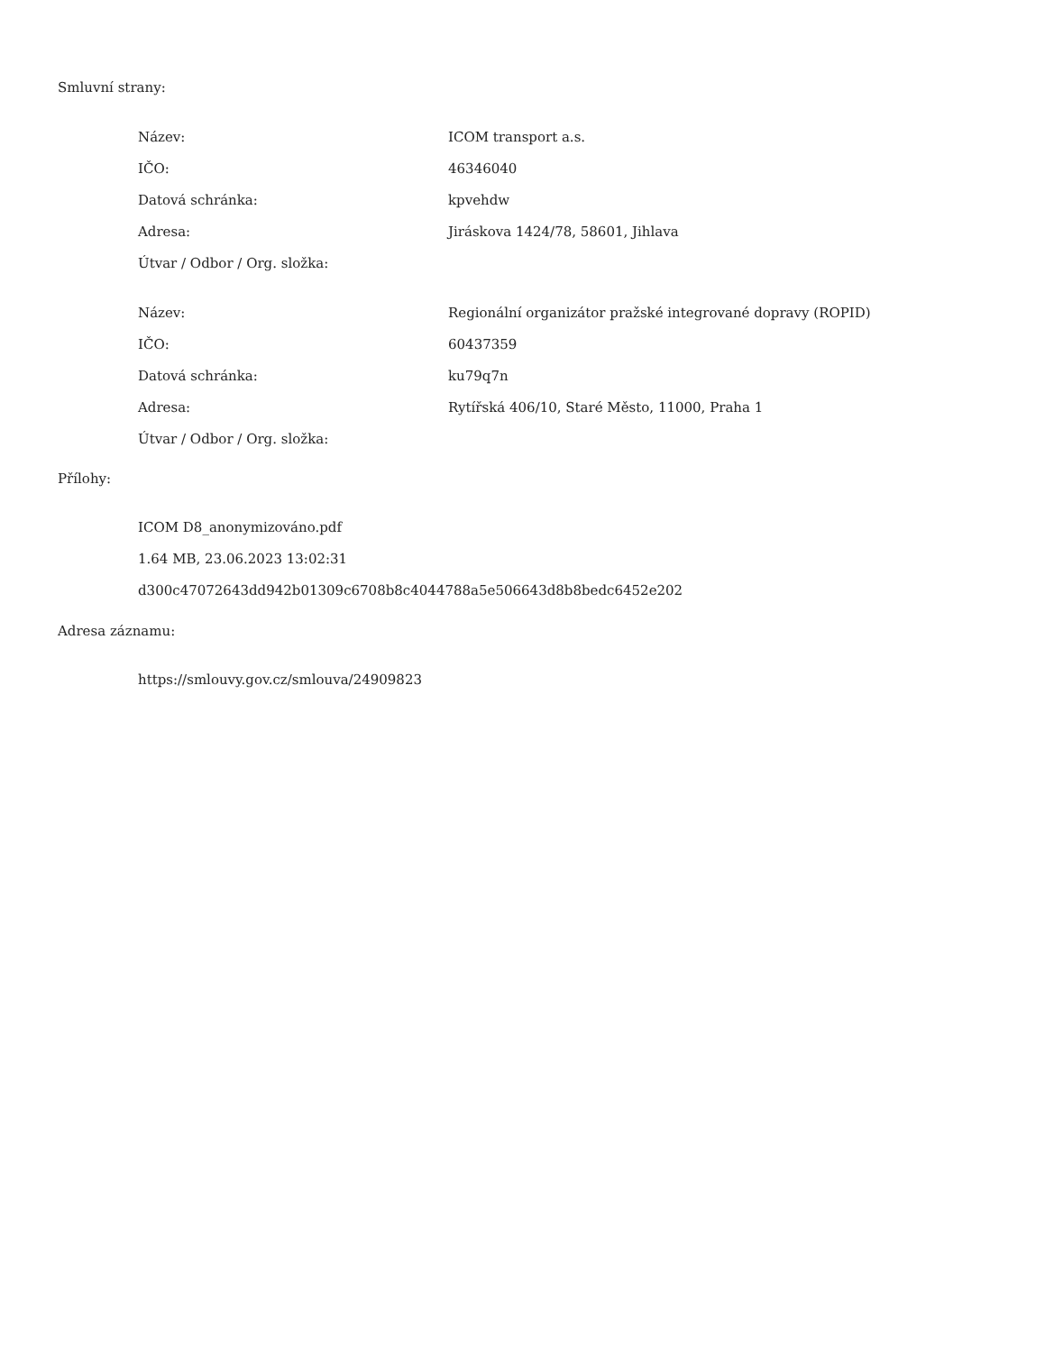Smluvní strany:
| Název: | ICOM transport a.s. |
| IČO: | 46346040 |
| Datová schránka: | kpvehdw |
| Adresa: | Jiráskova 1424/78, 58601, Jihlava |
| Útvar / Odbor / Org. složka: | |
| Název: | Regionální organizátor pražské integrované dopravy (ROPID) |
| IČO: | 60437359 |
| Datová schránka: | ku79q7n |
| Adresa: | Rytířská 406/10, Staré Město, 11000, Praha 1 |
| Útvar / Odbor / Org. složka: | |
Přílohy:
ICOM D8_anonymizováno.pdf
1.64 MB, 23.06.2023 13:02:31
d300c47072643dd942b01309c6708b8c4044788a5e506643d8b8bedc6452e202
Adresa záznamu:
https://smlouvy.gov.cz/smlouva/24909823